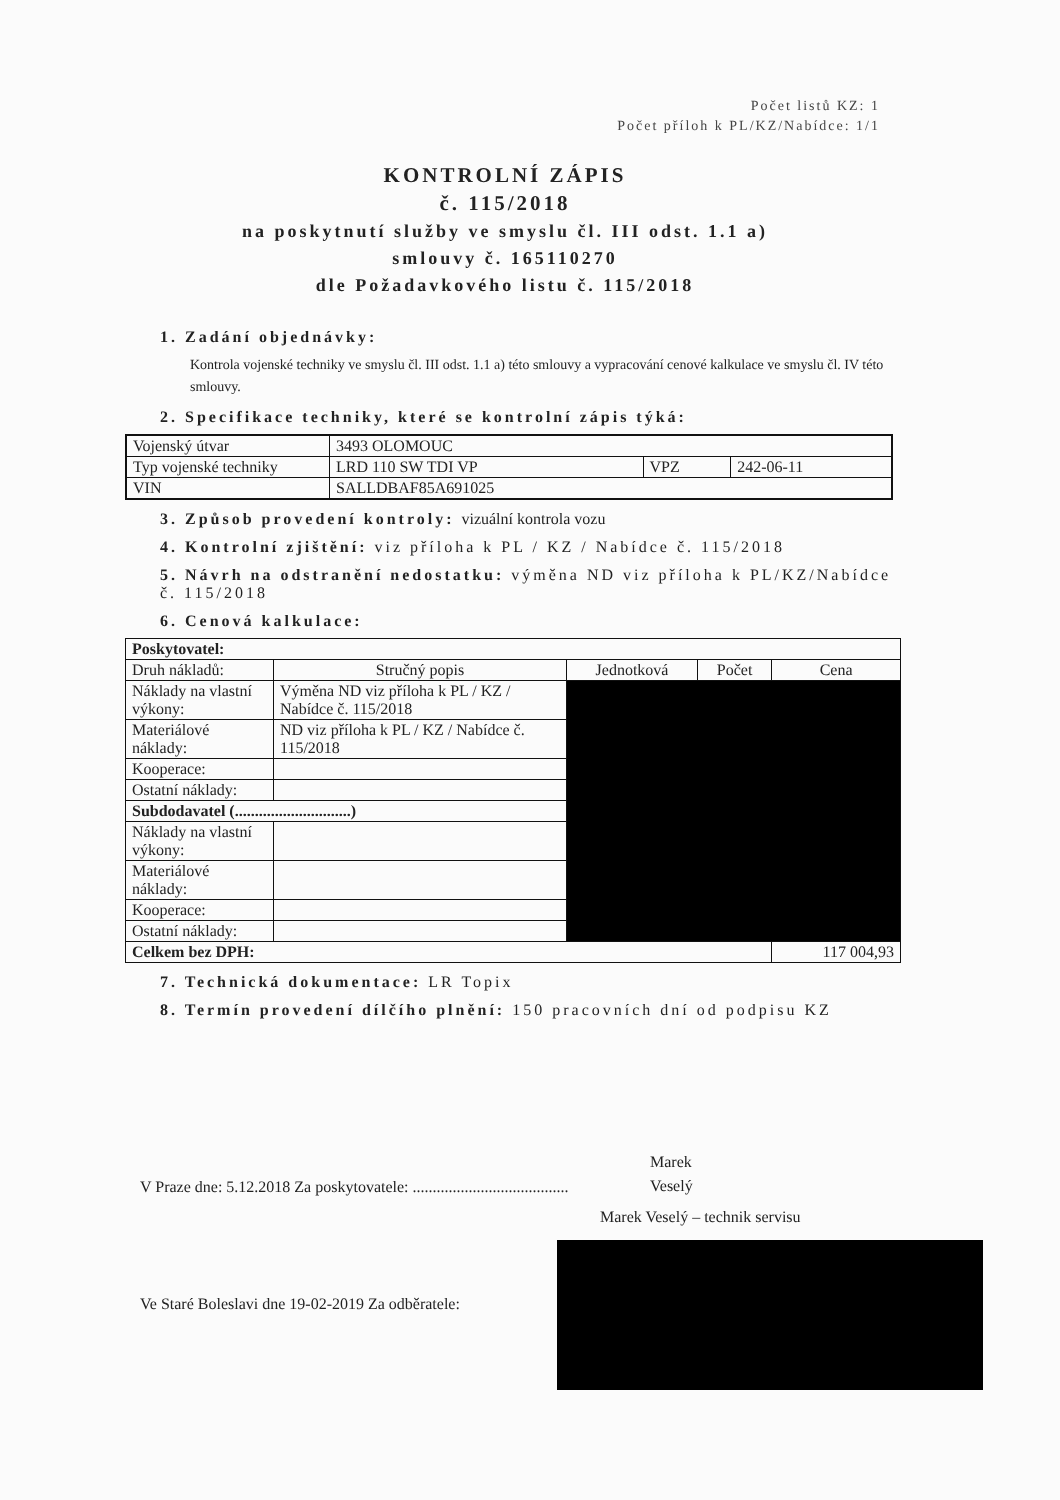Počet listů KZ: 1
Počet příloh k PL/KZ/Nabídce: 1/1
KONTROLNÍ ZÁPIS
č. 115/2018
na poskytnutí služby ve smyslu čl. III odst. 1.1 a)
smlouvy č. 165110270
dle Požadavkového listu č. 115/2018
1. Zadání objednávky:
Kontrola vojenské techniky ve smyslu čl. III odst. 1.1 a) této smlouvy a vypracování cenové kalkulace ve smyslu čl. IV této smlouvy.
2. Specifikace techniky, které se kontrolní zápis týká:
| Vojenský útvar | 3493 OLOMOUC | | |
| Typ vojenské techniky | LRD 110 SW TDI VP | VPZ | 242-06-11 |
| VIN | SALLDBAF85A691025 | | |
3. Způsob provedení kontroly: vizuální kontrola vozu
4. Kontrolní zjištění: viz příloha k PL / KZ / Nabídce č. 115/2018
5. Návrh na odstranění nedostatku: výměna ND viz příloha k PL/KZ/Nabídce č. 115/2018
6. Cenová kalkulace:
| Poskytovatel: | | | | |
| Druh nákladů: | Stručný popis | Jednotková | Počet | Cena |
| Náklady na vlastní výkony: | Výměna ND viz příloha k PL / KZ / Nabídce č. 115/2018 | | | |
| Materiálové náklady: | ND viz příloha k PL / KZ / Nabídce č. 115/2018 | | | |
| Kooperace: | | | | |
| Ostatní náklady: | | | | |
| Subdodavatel (.............................) | | | | |
| Náklady na vlastní výkony: | | | | |
| Materiálové náklady: | | | | |
| Kooperace: | | | | |
| Ostatní náklady: | | | | |
| Celkem bez DPH: | | | | 117 004,93 |
7. Technická dokumentace: LR Topix
8. Termín provedení dílčího plnění: 150 pracovních dní od podpisu KZ
Marek
Veselý
V Praze dne: 5.12.2018 Za poskytovatele: .......................................
Marek Veselý – technik servisu
Ve Staré Boleslavi dne 19-02-2019 Za odběratele: